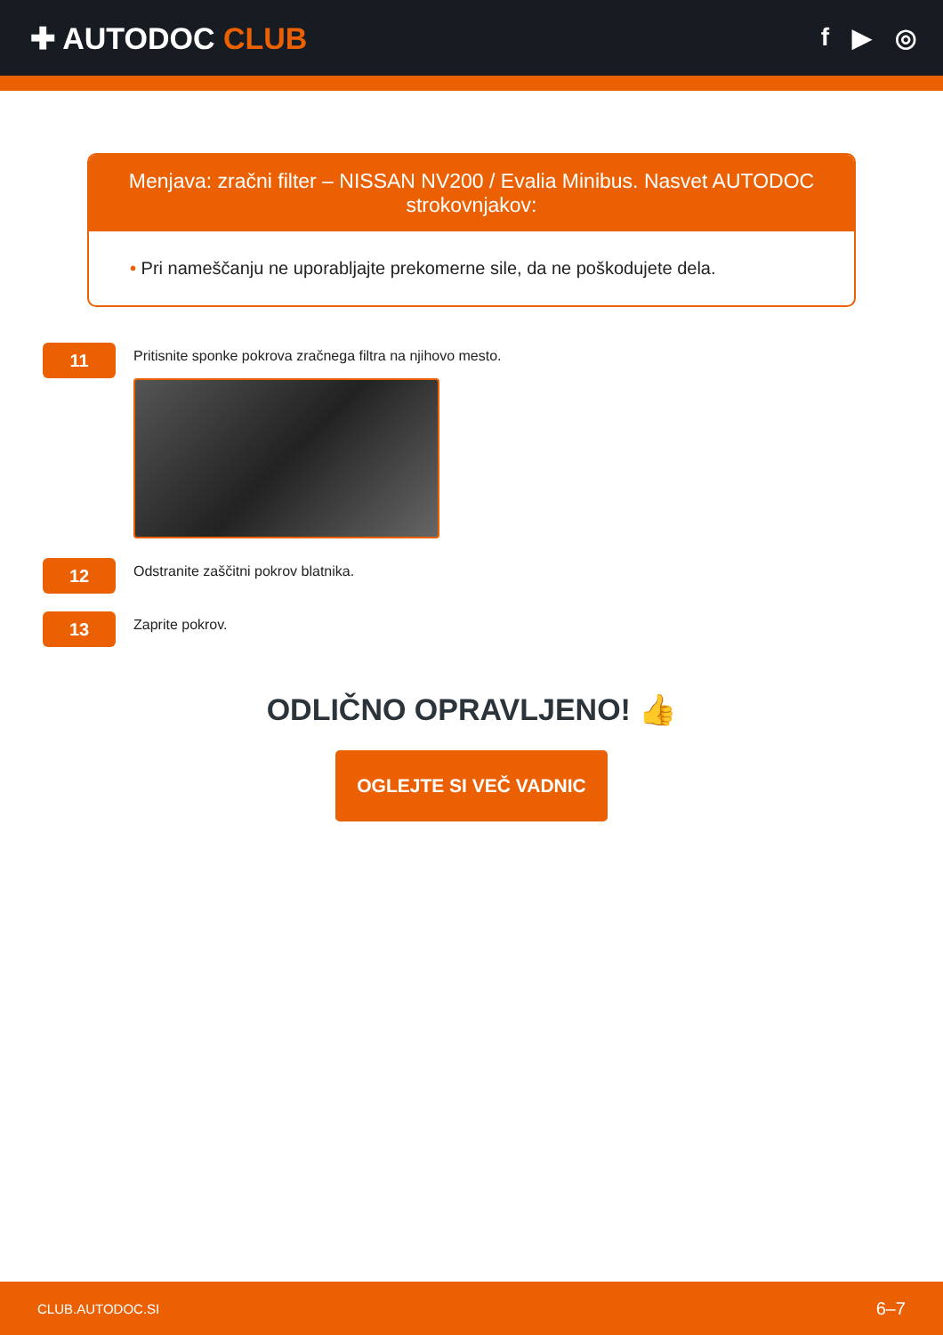✚ AUTODOC CLUB
f ▶ ◎
Menjava: zračni filter – NISSAN NV200 / Evalia Minibus. Nasvet AUTODOC strokovnjakov:
• Pri nameščanju ne uporabljajte prekomerne sile, da ne poškodujete dela.
11
Pritisnite sponke pokrova zračnega filtra na njihovo mesto.
12
Odstranite zaščitni pokrov blatnika.
13
Zaprite pokrov.
ODLIČNO OPRAVLJENO! 👍
OGLEJTE SI VEČ VADNIC
CLUB.AUTODOC.SI 6–7